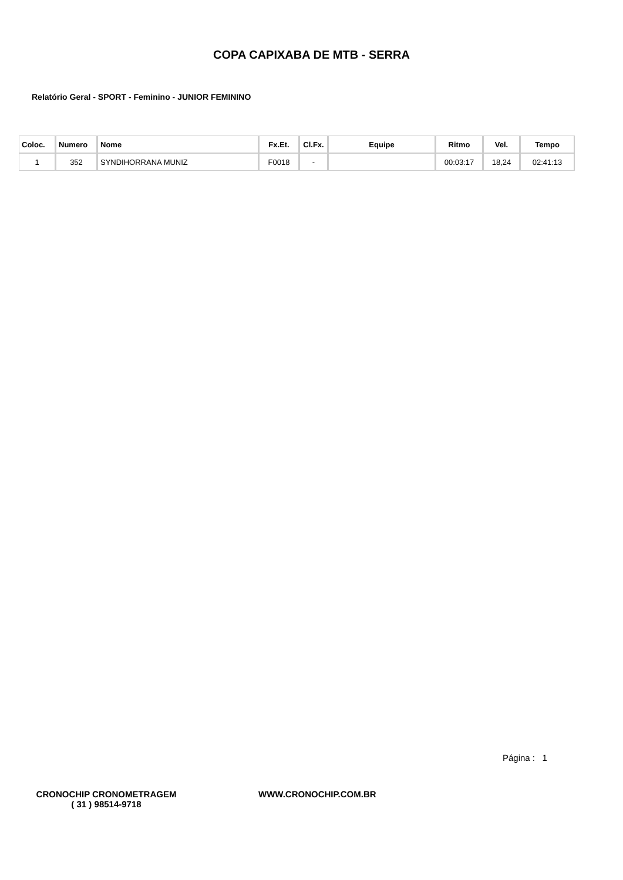COPA CAPIXABA DE MTB - SERRA
Relatório Geral - SPORT - Feminino - JUNIOR FEMININO
| Coloc. | Numero | Nome | Fx.Et. | Cl.Fx. | Equipe | Ritmo | Vel. | Tempo |
| --- | --- | --- | --- | --- | --- | --- | --- | --- |
| 1 | 352 | SYNDIHORRANA MUNIZ | F0018 | - | | 00:03:17 | 18,24 | 02:41:13 |
Página : 1
CRONOCHIP CRONOMETRAGEM
( 31 ) 98514-9718
WWW.CRONOCHIP.COM.BR